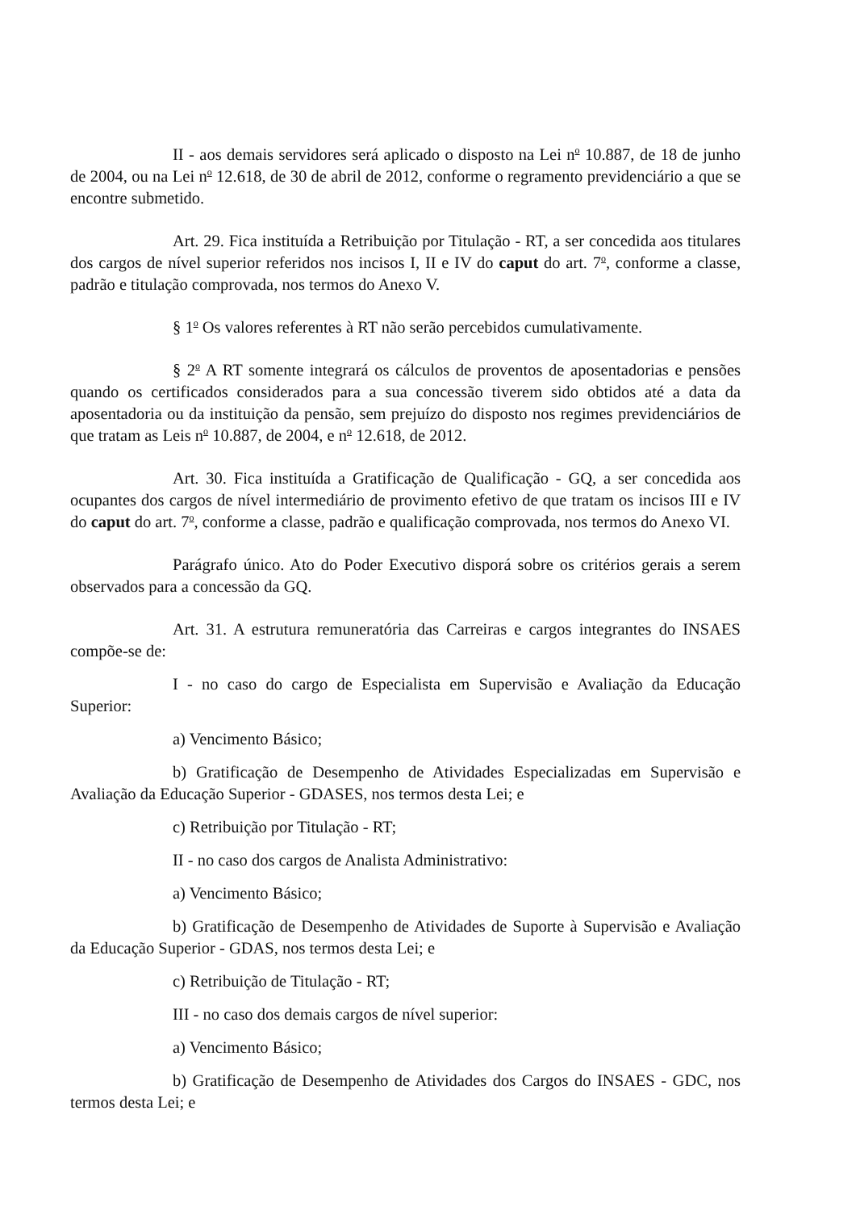II - aos demais servidores será aplicado o disposto na Lei n<sup>o</sup> 10.887, de 18 de junho de 2004, ou na Lei n<sup>o</sup> 12.618, de 30 de abril de 2012, conforme o regramento previdenciário a que se encontre submetido.
Art. 29. Fica instituída a Retribuição por Titulação - RT, a ser concedida aos titulares dos cargos de nível superior referidos nos incisos I, II e IV do caput do art. 7<sup>o</sup>, conforme a classe, padrão e titulação comprovada, nos termos do Anexo V.
§ 1<sup>o</sup> Os valores referentes à RT não serão percebidos cumulativamente.
§ 2<sup>o</sup> A RT somente integrará os cálculos de proventos de aposentadorias e pensões quando os certificados considerados para a sua concessão tiverem sido obtidos até a data da aposentadoria ou da instituição da pensão, sem prejuízo do disposto nos regimes previdenciários de que tratam as Leis n<sup>o</sup> 10.887, de 2004, e n<sup>o</sup> 12.618, de 2012.
Art. 30. Fica instituída a Gratificação de Qualificação - GQ, a ser concedida aos ocupantes dos cargos de nível intermediário de provimento efetivo de que tratam os incisos III e IV do caput do art. 7<sup>o</sup>, conforme a classe, padrão e qualificação comprovada, nos termos do Anexo VI.
Parágrafo único. Ato do Poder Executivo disporá sobre os critérios gerais a serem observados para a concessão da GQ.
Art. 31. A estrutura remuneratória das Carreiras e cargos integrantes do INSAES compõe-se de:
I - no caso do cargo de Especialista em Supervisão e Avaliação da Educação Superior:
a) Vencimento Básico;
b) Gratificação de Desempenho de Atividades Especializadas em Supervisão e Avaliação da Educação Superior - GDASES, nos termos desta Lei; e
c) Retribuição por Titulação - RT;
II - no caso dos cargos de Analista Administrativo:
a) Vencimento Básico;
b) Gratificação de Desempenho de Atividades de Suporte à Supervisão e Avaliação da Educação Superior - GDAS, nos termos desta Lei; e
c) Retribuição de Titulação - RT;
III - no caso dos demais cargos de nível superior:
a) Vencimento Básico;
b) Gratificação de Desempenho de Atividades dos Cargos do INSAES - GDC, nos termos desta Lei; e